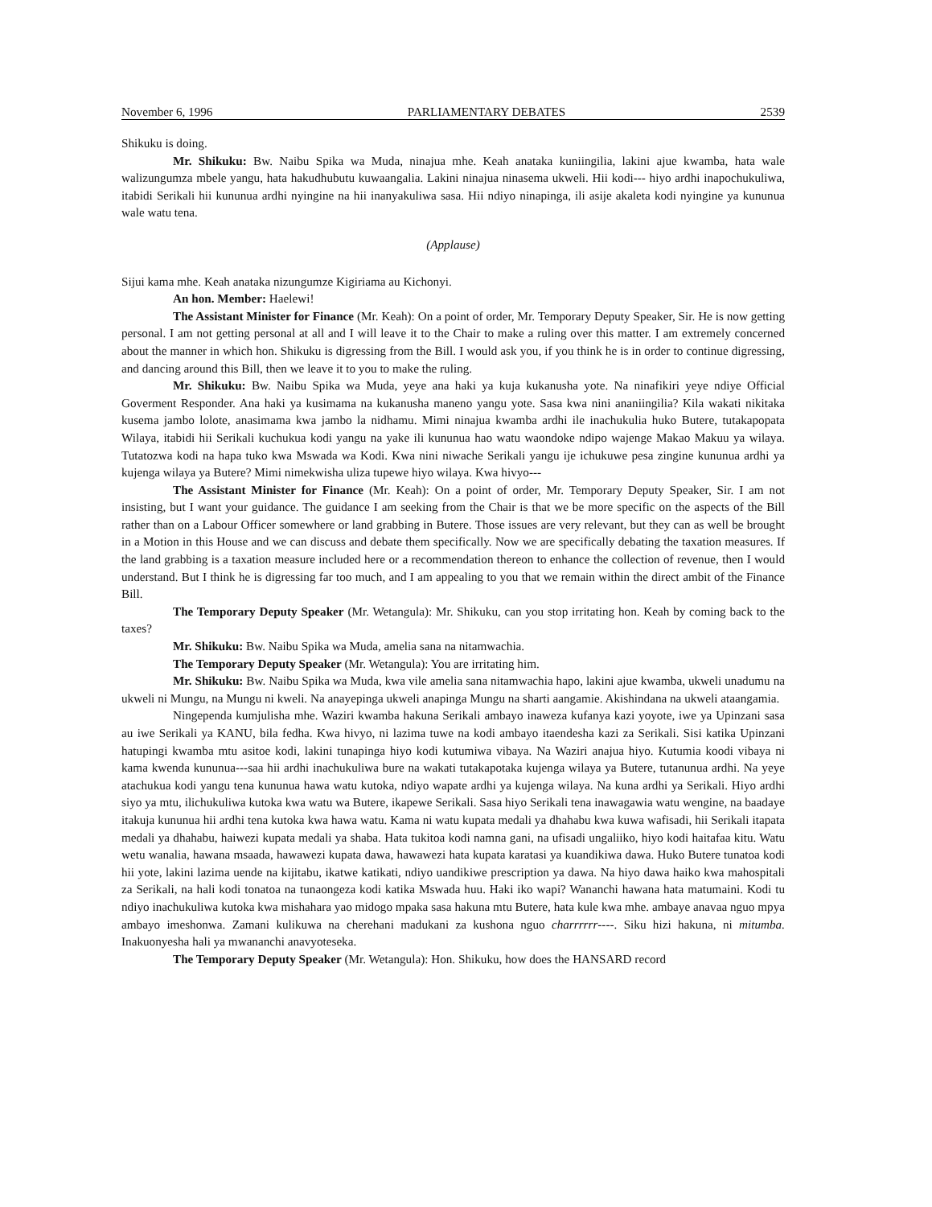November 6, 1996 PARLIAMENTARY DEBATES 2539
Shikuku is doing.
Mr. Shikuku: Bw. Naibu Spika wa Muda, ninajua mhe. Keah anataka kuniingilia, lakini ajue kwamba, hata wale walizungumza mbele yangu, hata hakudhubutu kuwaangalia. Lakini ninajua ninasema ukweli. Hii kodi--- hiyo ardhi inapochukuliwa, itabidi Serikali hii kununua ardhi nyingine na hii inanyakuliwa sasa. Hii ndiyo ninapinga, ili asije akaleta kodi nyingine ya kununua wale watu tena.
(Applause)
Sijui kama mhe. Keah anataka nizungumze Kigiriama au Kichonyi.
An hon. Member: Haelewi!
The Assistant Minister for Finance (Mr. Keah): On a point of order, Mr. Temporary Deputy Speaker, Sir. He is now getting personal. I am not getting personal at all and I will leave it to the Chair to make a ruling over this matter. I am extremely concerned about the manner in which hon. Shikuku is digressing from the Bill. I would ask you, if you think he is in order to continue digressing, and dancing around this Bill, then we leave it to you to make the ruling.
Mr. Shikuku: Bw. Naibu Spika wa Muda, yeye ana haki ya kuja kukanusha yote. Na ninafikiri yeye ndiye Official Goverment Responder. Ana haki ya kusimama na kukanusha maneno yangu yote. Sasa kwa nini ananiingilia? Kila wakati nikitaka kusema jambo lolote, anasimama kwa jambo la nidhamu. Mimi ninajua kwamba ardhi ile inachukulia huko Butere, tutakapopata Wilaya, itabidi hii Serikali kuchukua kodi yangu na yake ili kununua hao watu waondoke ndipo wajenge Makao Makuu ya wilaya. Tutatozwa kodi na hapa tuko kwa Mswada wa Kodi. Kwa nini niwache Serikali yangu ije ichukuwe pesa zingine kununua ardhi ya kujenga wilaya ya Butere? Mimi nimekwisha uliza tupewe hiyo wilaya. Kwa hivyo---
The Assistant Minister for Finance (Mr. Keah): On a point of order, Mr. Temporary Deputy Speaker, Sir. I am not insisting, but I want your guidance. The guidance I am seeking from the Chair is that we be more specific on the aspects of the Bill rather than on a Labour Officer somewhere or land grabbing in Butere. Those issues are very relevant, but they can as well be brought in a Motion in this House and we can discuss and debate them specifically. Now we are specifically debating the taxation measures. If the land grabbing is a taxation measure included here or a recommendation thereon to enhance the collection of revenue, then I would understand. But I think he is digressing far too much, and I am appealing to you that we remain within the direct ambit of the Finance Bill.
The Temporary Deputy Speaker (Mr. Wetangula): Mr. Shikuku, can you stop irritating hon. Keah by coming back to the taxes?
Mr. Shikuku: Bw. Naibu Spika wa Muda, amelia sana na nitamwachia.
The Temporary Deputy Speaker (Mr. Wetangula): You are irritating him.
Mr. Shikuku: Bw. Naibu Spika wa Muda, kwa vile amelia sana nitamwachia hapo, lakini ajue kwamba, ukweli unadumu na ukweli ni Mungu, na Mungu ni kweli. Na anayepinga ukweli anapinga Mungu na sharti aangamie. Akishindana na ukweli ataangamia.
Ningependa kumjulisha mhe. Waziri kwamba hakuna Serikali ambayo inaweza kufanya kazi yoyote, iwe ya Upinzani sasa au iwe Serikali ya KANU, bila fedha. Kwa hivyo, ni lazima tuwe na kodi ambayo itaendesha kazi za Serikali. Sisi katika Upinzani hatupingi kwamba mtu asitoe kodi, lakini tunapinga hiyo kodi kutumiwa vibaya. Na Waziri anajua hiyo. Kutumia koodi vibaya ni kama kwenda kununua---saa hii ardhi inachukuliwa bure na wakati tutakapotaka kujenga wilaya ya Butere, tutanunua ardhi. Na yeye atachukua kodi yangu tena kununua hawa watu kutoka, ndiyo wapate ardhi ya kujenga wilaya. Na kuna ardhi ya Serikali. Hiyo ardhi siyo ya mtu, ilichukuliwa kutoka kwa watu wa Butere, ikapewe Serikali. Sasa hiyo Serikali tena inawagawia watu wengine, na baadaye itakuja kununua hii ardhi tena kutoka kwa hawa watu. Kama ni watu kupata medali ya dhahabu kwa kuwa wafisadi, hii Serikali itapata medali ya dhahabu, haiwezi kupata medali ya shaba. Hata tukitoa kodi namna gani, na ufisadi ungaliiko, hiyo kodi haitafaa kitu. Watu wetu wanalia, hawana msaada, hawawezi kupata dawa, hawawezi hata kupata karatasi ya kuandikiwa dawa. Huko Butere tunatoa kodi hii yote, lakini lazima uende na kijitabu, ikatwe katikati, ndiyo uandikiwe prescription ya dawa. Na hiyo dawa haiko kwa mahospitali za Serikali, na hali kodi tonatoa na tunaongeza kodi katika Mswada huu. Haki iko wapi? Wananchi hawana hata matumaini. Kodi tu ndiyo inachukuliwa kutoka kwa mishahara yao midogo mpaka sasa hakuna mtu Butere, hata kule kwa mhe. ambaye anavaa nguo mpya ambayo imeshonwa. Zamani kulikuwa na cherehani madukani za kushona nguo charrrrrr----. Siku hizi hakuna, ni mitumba. Inakuonyesha hali ya mwananchi anavyoteseka.
The Temporary Deputy Speaker (Mr. Wetangula): Hon. Shikuku, how does the HANSARD record